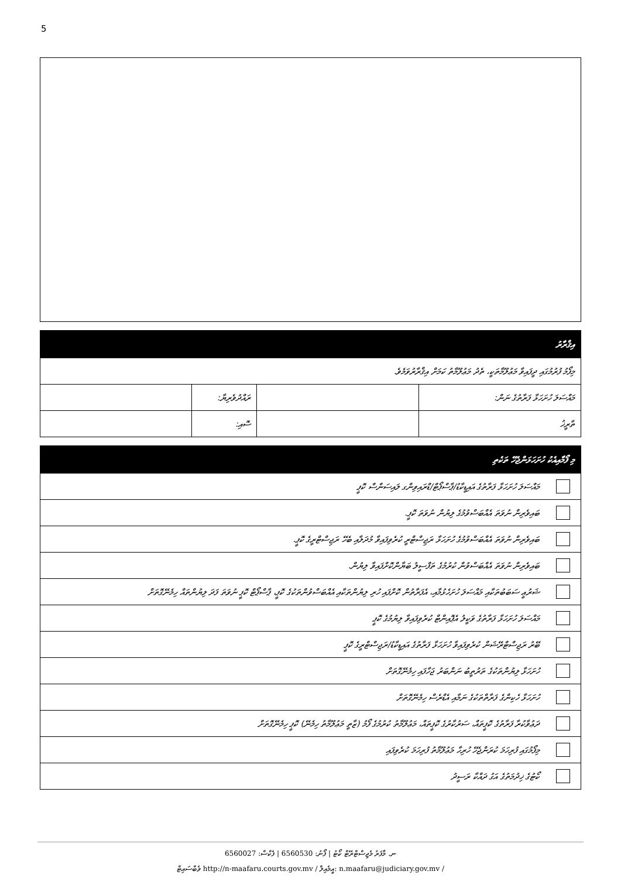5
| އިޤްރާރު | | | |
| --- | --- | --- | --- |
| މިފޯމު ފުރުމުގައި ދީފައިވާ މަޢުލޫމާތަކީ، ތެދު މަޢުލޫމާތު ކަމަށް އިޤްރާރުވަމެވެ. | | | |
| މައްސަލަ ހުށަހަޅާ ފަރާތުގެ ނަން: | | ރައްދުވެރިޔާ: | |
| ތާރީޚު | | ސޮއި: | |
| މި ފޯމާއިއެކު ހުށަހަޅަންޖެހޭ ތަކެތި | |
| --- | --- |
| | މައްސަލަ ހުށަހަޅާ ފަރާތުގެ އައިޑީކާޑު/ޕާސްޕޯޓް/ޑްރައިވިންގ ލައިސަންސް ކޮޕީ |
| | ބައިވެރިން ނުވަތަ އެއްބަސްވުމުގެ ލިޔުން ނުވަތަ ކޮޕީ. |
| | ބައިވެރިން ނުވަތަ އެއްބަސްވުމުގެ ހުށަހަޅާ ރަޖިސްޓްރީ ކުރެވިފައިވާ މުދަލާއި ބެހޭ ރަޖިސްޓްރީގެ ކޮޕީ. |
| | ބައިވެރިން ނުވަތަ އެއްބަސްވުން ކުރުމުގެ ތަފްސީލު ބަޔާންކޮށްފައިވާ ލިޔުން. |
| | ޝަރުޢީ ސަބަބުތަކާއި މައްސަލަ ހުށަހެޅުމާއި، އެފަރާތުން ކޮށްފައި ހުރި ލިޔުންތަކާއި އެއްބަސްވުންތަކުގެ ކޮޕީ، ޕާސްޕޯޓް ކޮޕީ ނުވަތަ ފަދަ ލިޔުންތައް ހިމެނޭގޮތަށް |
| | މައްސަލަ ހުށަހަޅާ ފަރާތުގެ ވަކީލު އެޕޮއިންޓް ކުރެވިފައިވާ ލިޔުމުގެ ކޮޕީ |
| | ބޭރު ރަޖިސްޓްރޭޝަން ކުރެވިފައިވާ ހުށަހަޅާ ފަރާތުގެ އައިޑީކާޑު/ރަޖިސްޓްރީގެ ކޮޕީ |
| | ހުށަހަޅާ ލިޔުންތަކުގެ ތަރުތީބު ނަންބަރު ޖަހާފައި ހިމެނޭގޮތަށް |
| | ހުށަހަޅާ ހެކިންގެ ފަރާތްތަކުގެ ނަމާއި އެޑްރެސް ހިމެނޭގޮތަށް |
| | ދަޢުވާކުރާ ފަރާތުގެ ކޮޕީތައް، ސަރުކާރުގެ ކޮޕީތައް، މަޢުލޫމާތު ކުރުމުގެ ފޯމު (ޒާތީ މަޢުލޫމާތު ހިމެނޭ) ކޮޕީ ހިމެނޭގޮތަށް |
| | މިފޯމުގައި ފުރިހަމަ ކުރަންޖެހޭ ހުރިހާ މަޢުލޫމާތު ފުރިހަމަ ކުރެވިފައި |
| | ކޯޓުގެ ޚިދުމަތުގެ އަގު ދައްކާ ރަސީދު |
ނ. މާފަރު މެޖިސްޓްރޭޓް ކޯޓު | ފޯނު: 6560530 | ފެކްސް: 6560027
ވެބްސައިޓް http://n-maafaru.courts.gov.mv / އީމެއިލް: n.maafaru@judiciary.gov.mv /